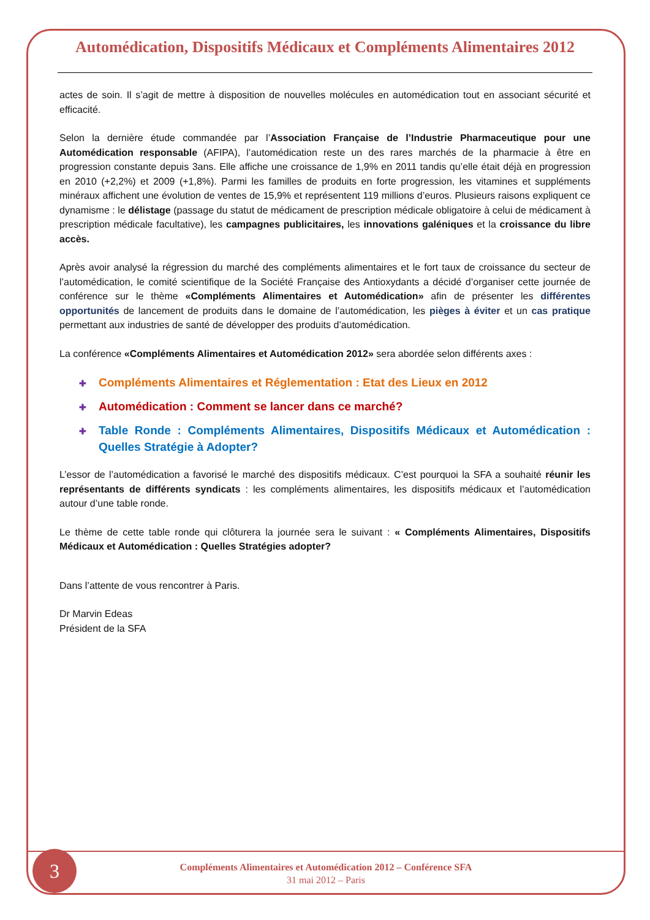Automédication, Dispositifs Médicaux et Compléments Alimentaires 2012
actes de soin. Il s’agit de mettre à disposition de nouvelles molécules en automédication tout en associant sécurité et efficacité.
Selon la dernière étude commandée par l’Association Française de l’Industrie Pharmaceutique pour une Automédication responsable (AFIPA), l’automédication reste un des rares marchés de la pharmacie à être en progression constante depuis 3ans. Elle affiche une croissance de 1,9% en 2011 tandis qu’elle était déjà en progression en 2010 (+2,2%) et 2009 (+1,8%). Parmi les familles de produits en forte progression, les vitamines et suppléments minéraux affichent une évolution de ventes de 15,9% et représentent 119 millions d’euros. Plusieurs raisons expliquent ce dynamisme : le délistage (passage du statut de médicament de prescription médicale obligatoire à celui de médicament à prescription médicale facultative), les campagnes publicitaires, les innovations galéniques et la croissance du libre accès.
Après avoir analysé la régression du marché des compléments alimentaires et le fort taux de croissance du secteur de l’automédication, le comité scientifique de la Société Française des Antioxydants a décidé d’organiser cette journée de conférence sur le thème «Compléments Alimentaires et Automédication» afin de présenter les différentes opportunités de lancement de produits dans le domaine de l’automédication, les pièges à éviter et un cas pratique permettant aux industries de santé de développer des produits d’automédication.
La conférence «Compléments Alimentaires et Automédication 2012» sera abordée selon différents axes :
✚ Compléments Alimentaires et Réglementation : Etat des Lieux en 2012
✚ Automédication : Comment se lancer dans ce marché?
✚ Table Ronde : Compléments Alimentaires, Dispositifs Médicaux et Automédication : Quelles Stratégie à Adopter?
L’essor de l’automédication a favorisé le marché des dispositifs médicaux. C’est pourquoi la SFA a souhaité réunir les représentants de différents syndicats : les compléments alimentaires, les dispositifs médicaux et l’automédication autour d’une table ronde.
Le thème de cette table ronde qui clôturera la journée sera le suivant : « Compléments Alimentaires, Dispositifs Médicaux et Automédication : Quelles Stratégies adopter?
Dans l’attente de vous rencontrer à Paris.
Dr Marvin Edeas
Président de la SFA
Compléments Alimentaires et Automédication 2012 – Conférence SFA
31 mai 2012 – Paris
3